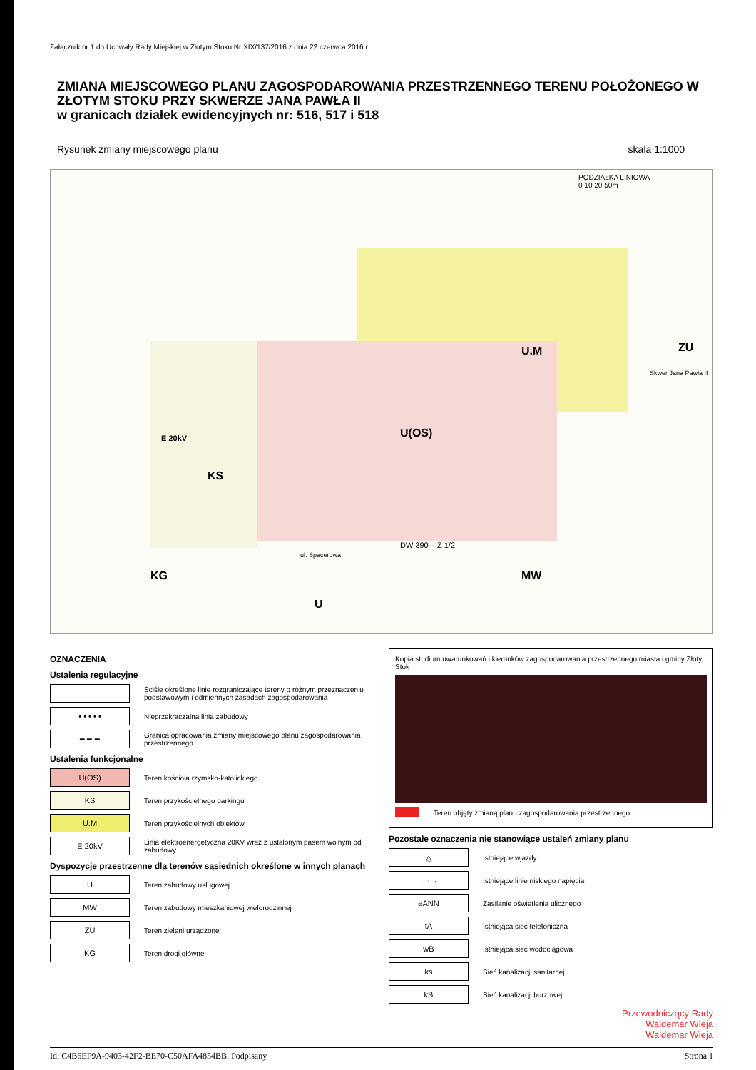Załącznik nr 1 do Uchwały Rady Miejskiej w Złotym Stoku Nr XIX/137/2016 z dnia 22 czerwca 2016 r.
ZMIANA MIEJSCOWEGO PLANU ZAGOSPODAROWANIA PRZESTRZENNEGO TERENU POŁOŻONEGO W ZŁOTYM STOKU PRZY SKWERZE JANA PAWŁA II
w granicach działek ewidencyjnych nr: 516, 517 i 518
Rysunek zmiany miejscowego planu skala 1:1000
U.M
U(OS)
KS
E 20kV
ZU
MW KG
U
DW 390 – Z 1/2
ul. Spacerowa
Skwer Jana Pawła II
PODZIAŁKA LINIOWA
0 10 20 50m
OZNACZENIA
Ustalenia regulacyjne
Ściśle określone linie rozgraniczające tereny o różnym przeznaczeniu podstawowym i odmiennych zasadach zagospodarowania
• • • • •
Nieprzekraczalna linia zabudowy
━ ━ ━
Granica opracowania zmiany miejscowego planu zagospodarowania przestrzennego
Ustalenia funkcjonalne
U(OS)
Teren kościoła rzymsko-katolickiego
KS
Teren przykościelnego parkingu
U.M
Teren przykościelnych obiektów
E 20kV
Linia elektroenergetyczna 20KV wraz z ustalonym pasem wolnym od zabudowy
Dyspozycje przestrzenne dla terenów sąsiednich określone w innych planach
U
Teren zabudowy usługowej
MW
Teren zabudowy mieszkaniowej wielorodzinnej
ZU
Teren zieleni urządzonej
KG
Teren drogi głównej
Kopia studium uwarunkowań i kierunków zagospodarowania przestrzennego miasta i gminy Złoty Stok
Teren objęty zmianą planu zagospodarowania przestrzennego
Pozostałe oznaczenia nie stanowiące ustaleń zmiany planu
△
Istniejące wjazdy
←·→
Istniejące linie niskiego napięcia
eANN
Zasilanie oświetlenia ulicznego
tA
Istniejąca sieć telefoniczna
wB
Istniejąca sieć wodociągowa
ks
Sieć kanalizacji sanitarnej
kB
Sieć kanalizacji burzowej
Przewodniczący Rady
Waldemar Wieja
Waldemar Wieja
Id: C4B6EF9A-9403-42F2-BE70-C50AFA4854BB. Podpisany Strona 1